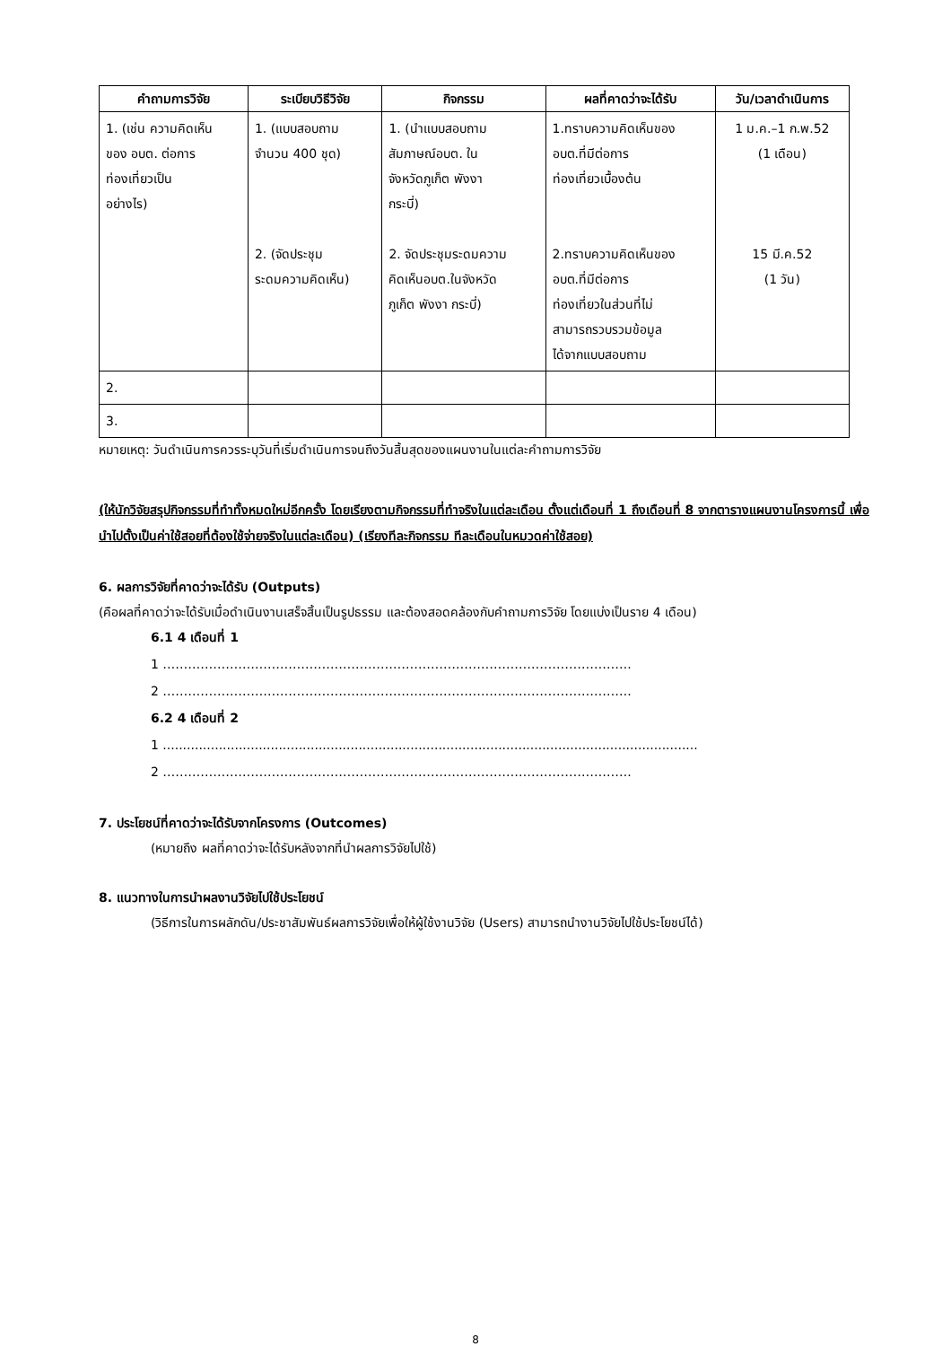| คำถามการวิจัย | ระเบียบวิธีวิจัย | กิจกรรม | ผลที่คาดว่าจะได้รับ | วัน/เวลาดำเนินการ |
| --- | --- | --- | --- | --- |
| 1. (เช่น ความคิดเห็น ของ อบต. ต่อการ ท่องเที่ยวเป็น อย่างไร) | 1. (แบบสอบถาม จำนวน 400 ชุด) 2. (จัดประชุม ระดมความคิดเห็น) | 1. (นำแบบสอบถาม สัมภาษณ์อบต. ใน จังหวัดภูเก็ต พังงา กระบี่) 2. จัดประชุมระดมความ คิดเห็นอบต.ในจังหวัด ภูเก็ต พังงา กระบี่) | 1.ทราบความคิดเห็นของ อบต.ที่มีต่อการ ท่องเที่ยวเบื้องต้น 2.ทราบความคิดเห็นของ อบต.ที่มีต่อการ ท่องเที่ยวในส่วนที่ไม่ สามารถรวบรวมข้อมูล ได้จากแบบสอบถาม | 1 ม.ค.–1 ก.พ.52 (1 เดือน) 15 มี.ค.52 (1 วัน) |
| 2. | | | | |
| 3. | | | | |
หมายเหตุ: วันดำเนินการควรระบุวันที่เริ่มดำเนินการจนถึงวันสิ้นสุดของแผนงานในแต่ละคำถามการวิจัย
(ให้นักวิจัยสรุปกิจกรรมที่ทำทั้งหมดใหม่อีกครั้ง โดยเรียงตามกิจกรรมที่ทำจริงในแต่ละเดือน ตั้งแต่เดือนที่ 1 ถึงเดือนที่ 8 จากตารางแผนงานโครงการนี้ เพื่อนำไปตั้งเป็นค่าใช้สอยที่ต้องใช้จ่ายจริงในแต่ละเดือน) (เรียงทีละกิจกรรม ทีละเดือนในหมวดค่าใช้สอย)
6. ผลการวิจัยที่คาดว่าจะได้รับ (Outputs)
(คือผลที่คาดว่าจะได้รับเมื่อดำเนินงานเสร็จสิ้นเป็นรูปธรรม และต้องสอดคล้องกับคำถามการวิจัย โดยแบ่งเป็นราย 4 เดือน)
6.1 4 เดือนที่ 1
1 ………………………………………………………………………………………………….
2 ………………………………………………………………………………………………….
6.2 4 เดือนที่ 2
1 ......................................................................................................................................
2 ………………………………………………………………………………………………….
7. ประโยชน์ที่คาดว่าจะได้รับจากโครงการ (Outcomes)
(หมายถึง ผลที่คาดว่าจะได้รับหลังจากที่นำผลการวิจัยไปใช้)
8. แนวทางในการนำผลงานวิจัยไปใช้ประโยชน์
(วิธีการในการผลักดัน/ประชาสัมพันธ์ผลการวิจัยเพื่อให้ผู้ใช้งานวิจัย (Users) สามารถนำงานวิจัยไปใช้ประโยชน์ได้)
8